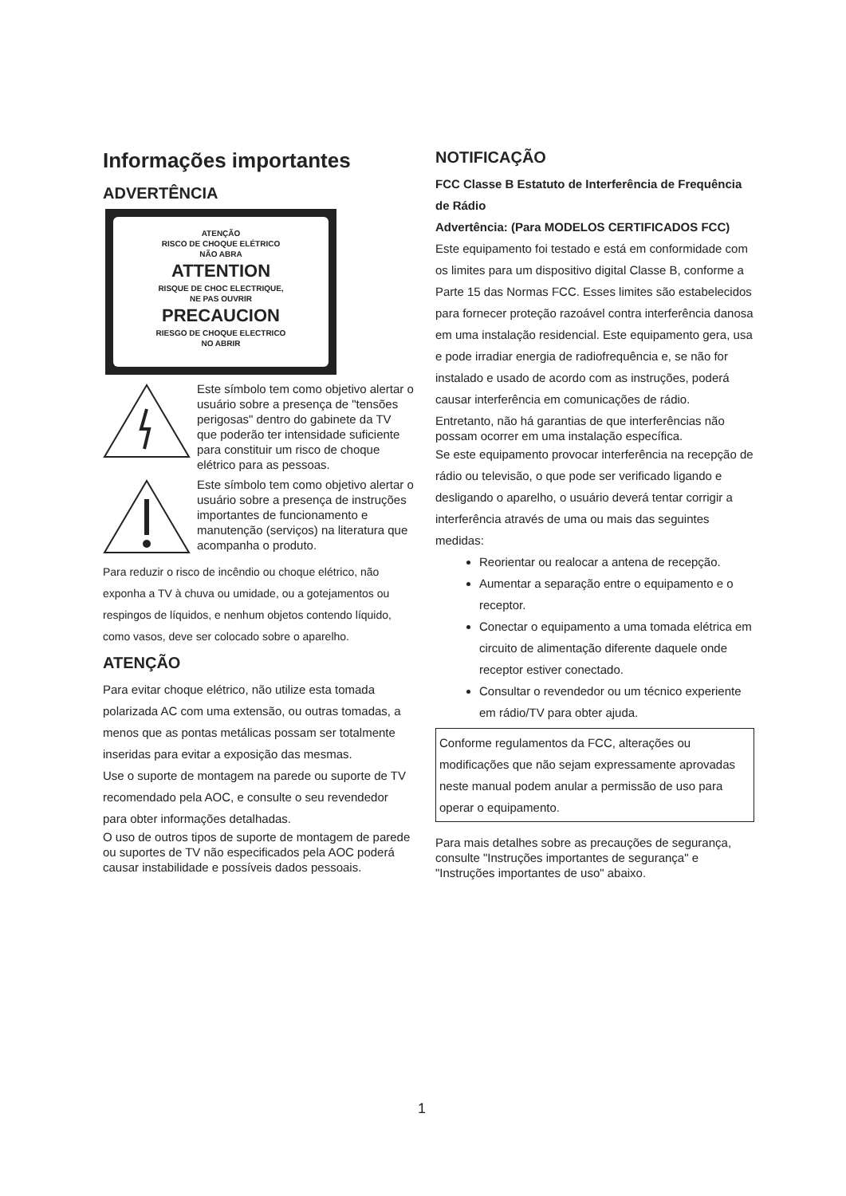Informações importantes
ADVERTÊNCIA
ATENÇÃO
RISCO DE CHOQUE ELÉTRICO
NÃO ABRA
ATTENTION
RISQUE DE CHOC ELECTRIQUE,
NE PAS OUVRIR
PRECAUCION
RIESGO DE CHOQUE ELECTRICO
NO ABRIR
Este símbolo tem como objetivo alertar o usuário sobre a presença de "tensões perigosas" dentro do gabinete da TV que poderão ter intensidade suficiente para constituir um risco de choque elétrico para as pessoas.
Este símbolo tem como objetivo alertar o usuário sobre a presença de instruções importantes de funcionamento e manutenção (serviços) na literatura que acompanha o produto.
Para reduzir o risco de incêndio ou choque elétrico, não exponha a TV à chuva ou umidade, ou a gotejamentos ou respingos de líquidos, e nenhum objetos contendo líquido, como vasos, deve ser colocado sobre o aparelho.
ATENÇÃO
Para evitar choque elétrico, não utilize esta tomada polarizada AC com uma extensão, ou outras tomadas, a menos que as pontas metálicas possam ser totalmente inseridas para evitar a exposição das mesmas.
Use o suporte de montagem na parede ou suporte de TV recomendado pela AOC, e consulte o seu revendedor para obter informações detalhadas.
O uso de outros tipos de suporte de montagem de parede ou suportes de TV não especificados pela AOC poderá causar instabilidade e possíveis dados pessoais.
NOTIFICAÇÃO
FCC Classe B Estatuto de Interferência de Frequência de Rádio
Advertência: (Para MODELOS CERTIFICADOS FCC)
Este equipamento foi testado e está em conformidade com os limites para um dispositivo digital Classe B, conforme a Parte 15 das Normas FCC. Esses limites são estabelecidos para fornecer proteção razoável contra interferência danosa em uma instalação residencial. Este equipamento gera, usa e pode irradiar energia de radiofrequência e, se não for instalado e usado de acordo com as instruções, poderá causar interferência em comunicações de rádio.
Entretanto, não há garantias de que interferências não possam ocorrer em uma instalação específica.
Se este equipamento provocar interferência na recepção de rádio ou televisão, o que pode ser verificado ligando e desligando o aparelho, o usuário deverá tentar corrigir a interferência através de uma ou mais das seguintes medidas:
Reorientar ou realocar a antena de recepção.
Aumentar a separação entre o equipamento e o receptor.
Conectar o equipamento a uma tomada elétrica em circuito de alimentação diferente daquele onde receptor estiver conectado.
Consultar o revendedor ou um técnico experiente em rádio/TV para obter ajuda.
Conforme regulamentos da FCC, alterações ou modificações que não sejam expressamente aprovadas neste manual podem anular a permissão de uso para operar o equipamento.
Para mais detalhes sobre as precauções de segurança, consulte "Instruções importantes de segurança" e "Instruções importantes de uso" abaixo.
1